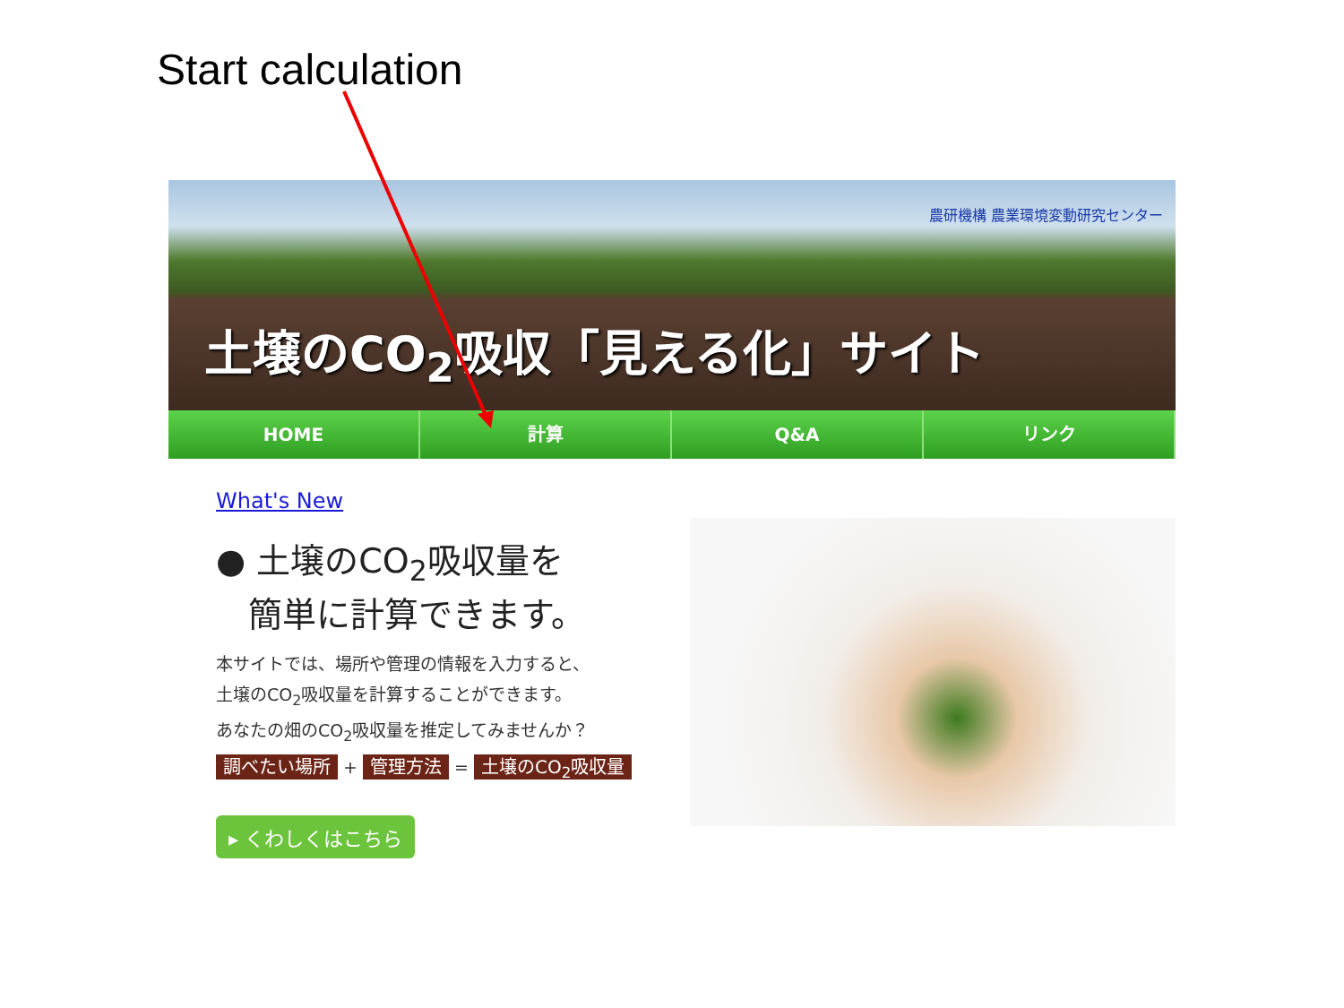Start calculation
農研機構 農業環境変動研究センター
土壌のCO<sub>2</sub>吸収「見える化」サイト
HOME 計算 Q&A リンク
What's New
● 土壌のCO<sub>2</sub>吸収量を
簡単に計算できます。
本サイトでは、場所や管理の情報を入力すると、
土壌のCO<sub>2</sub>吸収量を計算することができます。
あなたの畑のCO<sub>2</sub>吸収量を推定してみませんか？
調べたい場所 + 管理方法 = 土壌のCO<sub>2</sub>吸収量
▸ くわしくはこちら